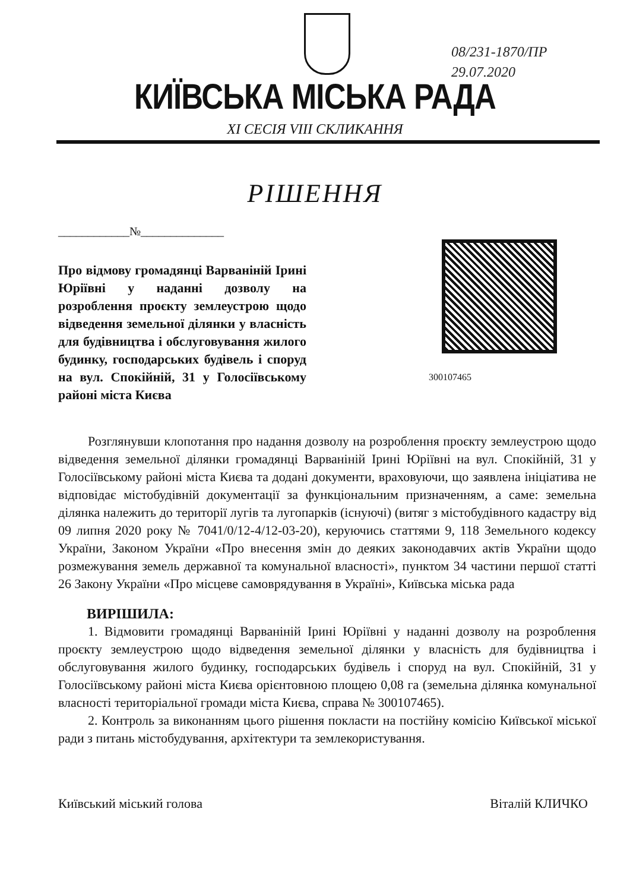08/231-1870/ПР
29.07.2020
КИЇВСЬКА МІСЬКА РАДА
XI СЕСІЯ VIII СКЛИКАННЯ
РІШЕННЯ
____________№______________
Про відмову громадянці Варваніній Ірині Юріївні у наданні дозволу на розроблення проєкту землеустрою щодо відведення земельної ділянки у власність для будівництва і обслуговування жилого будинку, господарських будівель і споруд на вул. Спокійній, 31 у Голосіївському районі міста Києва
300107465
Розглянувши клопотання про надання дозволу на розроблення проєкту землеустрою щодо відведення земельної ділянки громадянці Варваніній Ірині Юріївні на вул. Спокійній, 31 у Голосіївському районі міста Києва та додані документи, враховуючи, що заявлена ініціатива не відповідає містобудівній документації за функціональним призначенням, а саме: земельна ділянка належить до території лугів та лугопарків (існуючі) (витяг з містобудівного кадастру від 09 липня 2020 року № 7041/0/12-4/12-03-20), керуючись статтями 9, 118 Земельного кодексу України, Законом України «Про внесення змін до деяких законодавчих актів України щодо розмежування земель державної та комунальної власності», пунктом 34 частини першої статті 26 Закону України «Про місцеве самоврядування в Україні», Київська міська рада
ВИРІШИЛА:
1. Відмовити громадянці Варваніній Ірині Юріївні у наданні дозволу на розроблення проєкту землеустрою щодо відведення земельної ділянки у власність для будівництва і обслуговування жилого будинку, господарських будівель і споруд на вул. Спокійній, 31 у Голосіївському районі міста Києва орієнтовною площею 0,08 га (земельна ділянка комунальної власності територіальної громади міста Києва, справа № 300107465).
2. Контроль за виконанням цього рішення покласти на постійну комісію Київської міської ради з питань містобудування, архітектури та землекористування.
Київський міський голова Віталій КЛИЧКО